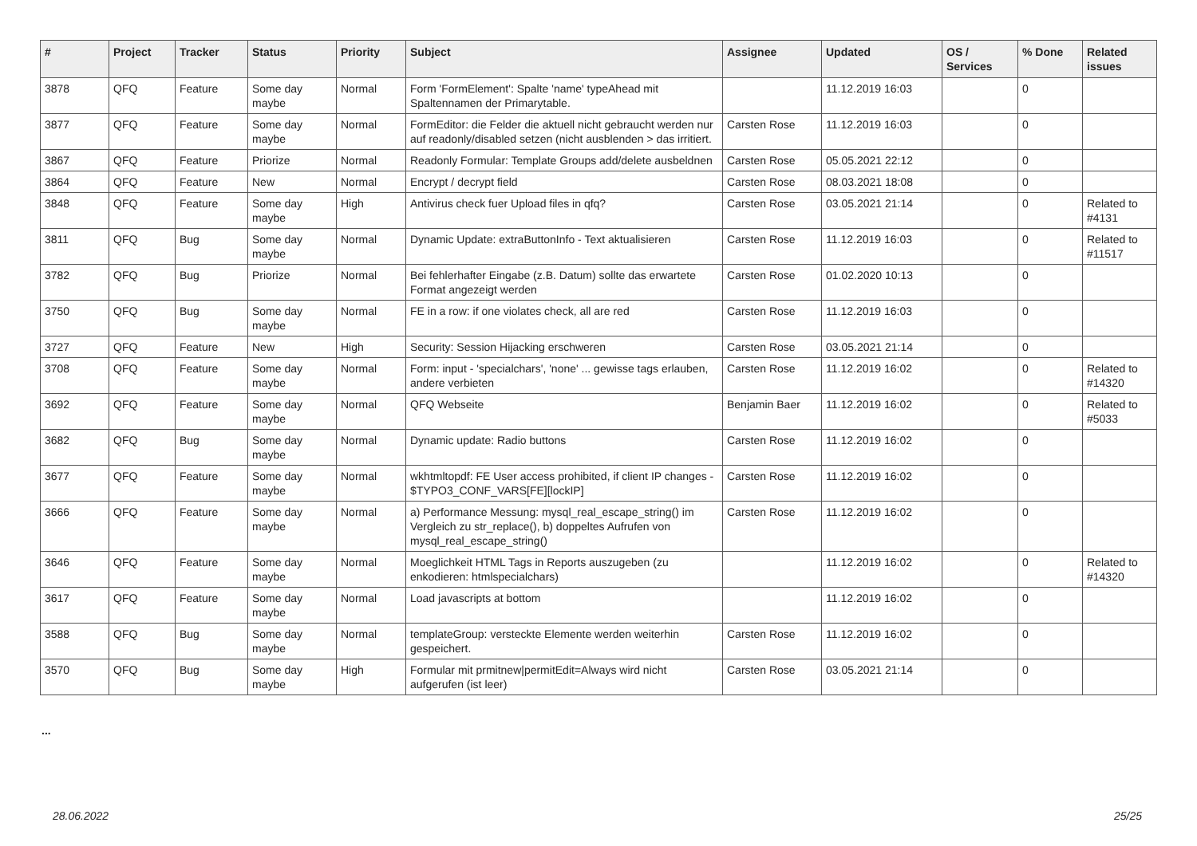| # | Project | Tracker | Status | Priority | Subject | Assignee | Updated | OS / Services | % Done | Related issues |
| --- | --- | --- | --- | --- | --- | --- | --- | --- | --- | --- |
| 3878 | QFQ | Feature | Some day maybe | Normal | Form 'FormElement': Spalte 'name' typeAhead mit Spaltennamen der Primarytable. | | 11.12.2019 16:03 | | 0 | |
| 3877 | QFQ | Feature | Some day maybe | Normal | FormEditor: die Felder die aktuell nicht gebraucht werden nur auf readonly/disabled setzen (nicht ausblenden > das irritiert. | Carsten Rose | 11.12.2019 16:03 | | 0 | |
| 3867 | QFQ | Feature | Priorize | Normal | Readonly Formular: Template Groups add/delete ausbeldnen | Carsten Rose | 05.05.2021 22:12 | | 0 | |
| 3864 | QFQ | Feature | New | Normal | Encrypt / decrypt field | Carsten Rose | 08.03.2021 18:08 | | 0 | |
| 3848 | QFQ | Feature | Some day maybe | High | Antivirus check fuer Upload files in qfq? | Carsten Rose | 03.05.2021 21:14 | | 0 | Related to #4131 |
| 3811 | QFQ | Bug | Some day maybe | Normal | Dynamic Update: extraButtonInfo - Text aktualisieren | Carsten Rose | 11.12.2019 16:03 | | 0 | Related to #11517 |
| 3782 | QFQ | Bug | Priorize | Normal | Bei fehlerhafter Eingabe (z.B. Datum) sollte das erwartete Format angezeigt werden | Carsten Rose | 01.02.2020 10:13 | | 0 | |
| 3750 | QFQ | Bug | Some day maybe | Normal | FE in a row: if one violates check, all are red | Carsten Rose | 11.12.2019 16:03 | | 0 | |
| 3727 | QFQ | Feature | New | High | Security: Session Hijacking erschweren | Carsten Rose | 03.05.2021 21:14 | | 0 | |
| 3708 | QFQ | Feature | Some day maybe | Normal | Form: input - 'specialchars', 'none' ... gewisse tags erlauben, andere verbieten | Carsten Rose | 11.12.2019 16:02 | | 0 | Related to #14320 |
| 3692 | QFQ | Feature | Some day maybe | Normal | QFQ Webseite | Benjamin Baer | 11.12.2019 16:02 | | 0 | Related to #5033 |
| 3682 | QFQ | Bug | Some day maybe | Normal | Dynamic update: Radio buttons | Carsten Rose | 11.12.2019 16:02 | | 0 | |
| 3677 | QFQ | Feature | Some day maybe | Normal | wkhtmltopdf: FE User access prohibited, if client IP changes - $TYPO3_CONF_VARS[FE][lockIP] | Carsten Rose | 11.12.2019 16:02 | | 0 | |
| 3666 | QFQ | Feature | Some day maybe | Normal | a) Performance Messung: mysql_real_escape_string() im Vergleich zu str_replace(), b) doppeltes Aufrufen von mysql_real_escape_string() | Carsten Rose | 11.12.2019 16:02 | | 0 | |
| 3646 | QFQ | Feature | Some day maybe | Normal | Moeglichkeit HTML Tags in Reports auszugeben (zu enkodieren: htmlspecialchars) | | 11.12.2019 16:02 | | 0 | Related to #14320 |
| 3617 | QFQ | Feature | Some day maybe | Normal | Load javascripts at bottom | | 11.12.2019 16:02 | | 0 | |
| 3588 | QFQ | Bug | Some day maybe | Normal | templateGroup: versteckte Elemente werden weiterhin gespeichert. | Carsten Rose | 11.12.2019 16:02 | | 0 | |
| 3570 | QFQ | Bug | Some day maybe | High | Formular mit prmitnew/permitEdit=Always wird nicht aufgerufen (ist leer) | Carsten Rose | 03.05.2021 21:14 | | 0 | |
...
28.06.2022 25/25